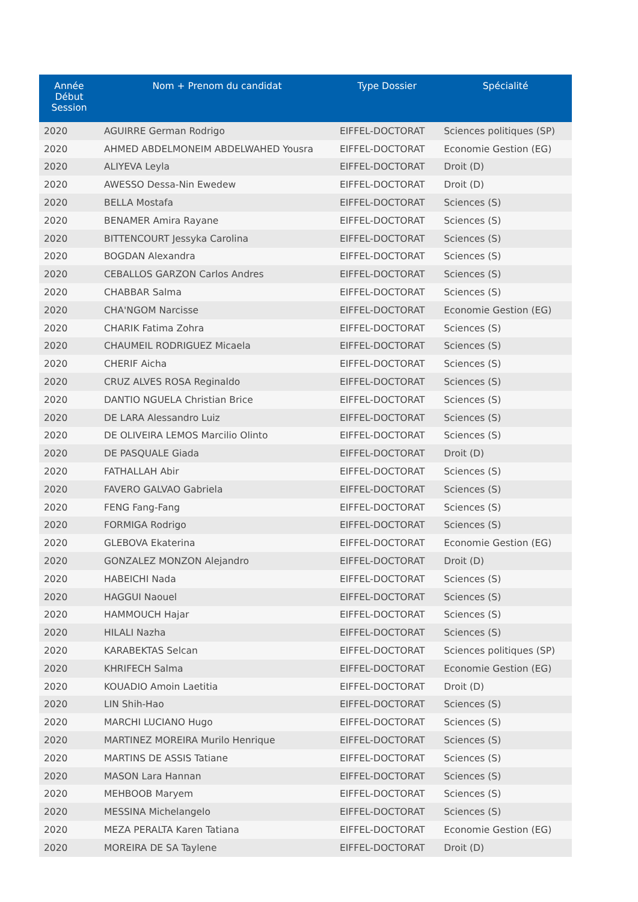| Année Début Session | Nom + Prenom du candidat | Type Dossier | Spécialité |
| --- | --- | --- | --- |
| 2020 | AGUIRRE German Rodrigo | EIFFEL-DOCTORAT | Sciences politiques (SP) |
| 2020 | AHMED ABDELMONEIM ABDELWAHED Yousra | EIFFEL-DOCTORAT | Economie Gestion (EG) |
| 2020 | ALIYEVA Leyla | EIFFEL-DOCTORAT | Droit (D) |
| 2020 | AWESSO Dessa-Nin Ewedew | EIFFEL-DOCTORAT | Droit (D) |
| 2020 | BELLA Mostafa | EIFFEL-DOCTORAT | Sciences (S) |
| 2020 | BENAMER Amira Rayane | EIFFEL-DOCTORAT | Sciences (S) |
| 2020 | BITTENCOURT Jessyka Carolina | EIFFEL-DOCTORAT | Sciences (S) |
| 2020 | BOGDAN Alexandra | EIFFEL-DOCTORAT | Sciences (S) |
| 2020 | CEBALLOS GARZON Carlos Andres | EIFFEL-DOCTORAT | Sciences (S) |
| 2020 | CHABBAR Salma | EIFFEL-DOCTORAT | Sciences (S) |
| 2020 | CHA'NGOM Narcisse | EIFFEL-DOCTORAT | Economie Gestion (EG) |
| 2020 | CHARIK Fatima Zohra | EIFFEL-DOCTORAT | Sciences (S) |
| 2020 | CHAUMEIL RODRIGUEZ Micaela | EIFFEL-DOCTORAT | Sciences (S) |
| 2020 | CHERIF Aicha | EIFFEL-DOCTORAT | Sciences (S) |
| 2020 | CRUZ ALVES ROSA Reginaldo | EIFFEL-DOCTORAT | Sciences (S) |
| 2020 | DANTIO NGUELA Christian Brice | EIFFEL-DOCTORAT | Sciences (S) |
| 2020 | DE LARA Alessandro Luiz | EIFFEL-DOCTORAT | Sciences (S) |
| 2020 | DE OLIVEIRA LEMOS Marcilio Olinto | EIFFEL-DOCTORAT | Sciences (S) |
| 2020 | DE PASQUALE Giada | EIFFEL-DOCTORAT | Droit (D) |
| 2020 | FATHALLAH Abir | EIFFEL-DOCTORAT | Sciences (S) |
| 2020 | FAVERO GALVAO Gabriela | EIFFEL-DOCTORAT | Sciences (S) |
| 2020 | FENG Fang-Fang | EIFFEL-DOCTORAT | Sciences (S) |
| 2020 | FORMIGA Rodrigo | EIFFEL-DOCTORAT | Sciences (S) |
| 2020 | GLEBOVA Ekaterina | EIFFEL-DOCTORAT | Economie Gestion (EG) |
| 2020 | GONZALEZ MONZON Alejandro | EIFFEL-DOCTORAT | Droit (D) |
| 2020 | HABEICHI Nada | EIFFEL-DOCTORAT | Sciences (S) |
| 2020 | HAGGUI Naouel | EIFFEL-DOCTORAT | Sciences (S) |
| 2020 | HAMMOUCH Hajar | EIFFEL-DOCTORAT | Sciences (S) |
| 2020 | HILALI Nazha | EIFFEL-DOCTORAT | Sciences (S) |
| 2020 | KARABEKTAS Selcan | EIFFEL-DOCTORAT | Sciences politiques (SP) |
| 2020 | KHRIFECH Salma | EIFFEL-DOCTORAT | Economie Gestion (EG) |
| 2020 | KOUADIO Amoin Laetitia | EIFFEL-DOCTORAT | Droit (D) |
| 2020 | LIN Shih-Hao | EIFFEL-DOCTORAT | Sciences (S) |
| 2020 | MARCHI LUCIANO Hugo | EIFFEL-DOCTORAT | Sciences (S) |
| 2020 | MARTINEZ MOREIRA Murilo Henrique | EIFFEL-DOCTORAT | Sciences (S) |
| 2020 | MARTINS DE ASSIS Tatiane | EIFFEL-DOCTORAT | Sciences (S) |
| 2020 | MASON Lara Hannan | EIFFEL-DOCTORAT | Sciences (S) |
| 2020 | MEHBOOB Maryem | EIFFEL-DOCTORAT | Sciences (S) |
| 2020 | MESSINA Michelangelo | EIFFEL-DOCTORAT | Sciences (S) |
| 2020 | MEZA PERALTA Karen Tatiana | EIFFEL-DOCTORAT | Economie Gestion (EG) |
| 2020 | MOREIRA DE SA Taylene | EIFFEL-DOCTORAT | Droit (D) |